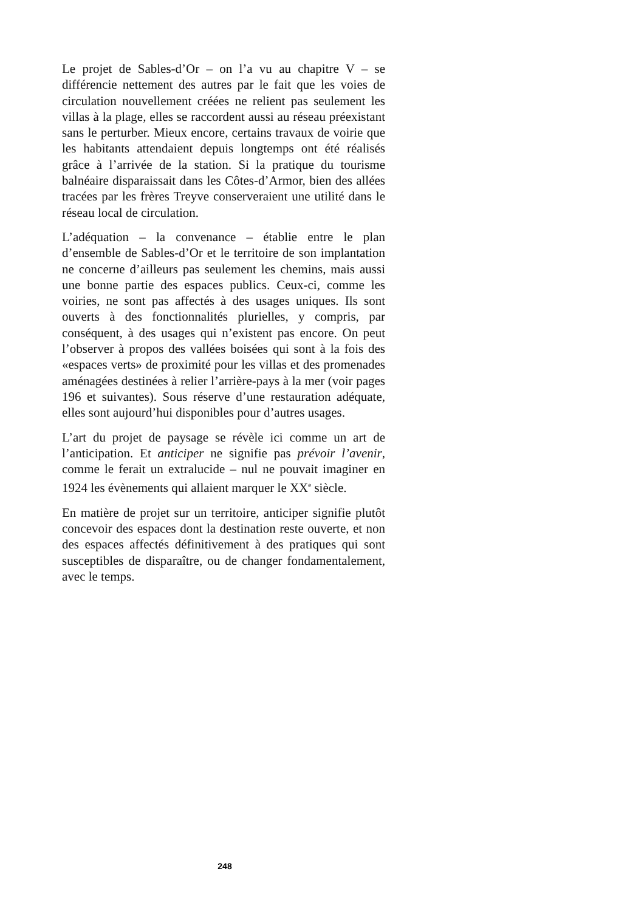Le projet de Sables-d’Or – on l’a vu au chapitre V – se différencie nettement des autres par le fait que les voies de circulation nouvellement créées ne relient pas seulement les villas à la plage, elles se raccordent aussi au réseau préexistant sans le perturber. Mieux encore, certains travaux de voirie que les habitants attendaient depuis longtemps ont été réalisés grâce à l’arrivée de la station. Si la pratique du tourisme balnéaire disparaissait dans les Côtes-d’Armor, bien des allées tracées par les frères Treyve conserveraient une utilité dans le réseau local de circulation.
L’adéquation – la convenance – établie entre le plan d’ensemble de Sables-d’Or et le territoire de son implantation ne concerne d’ailleurs pas seulement les chemins, mais aussi une bonne partie des espaces publics. Ceux-ci, comme les voiries, ne sont pas affectés à des usages uniques. Ils sont ouverts à des fonctionnalités plurielles, y compris, par conséquent, à des usages qui n’existent pas encore. On peut l’observer à propos des vallées boisées qui sont à la fois des «espaces verts» de proximité pour les villas et des promenades aménagées destinées à relier l’arrière-pays à la mer (voir pages 196 et suivantes). Sous réserve d’une restauration adéquate, elles sont aujourd’hui disponibles pour d’autres usages.
L’art du projet de paysage se révèle ici comme un art de l’anticipation. Et anticiper ne signifie pas prévoir l’avenir, comme le ferait un extralucide – nul ne pouvait imaginer en 1924 les évènements qui allaient marquer le XX<sup>e</sup> siècle.
En matière de projet sur un territoire, anticiper signifie plutôt concevoir des espaces dont la destination reste ouverte, et non des espaces affectés définitivement à des pratiques qui sont susceptibles de disparaître, ou de changer fondamentalement, avec le temps.
248